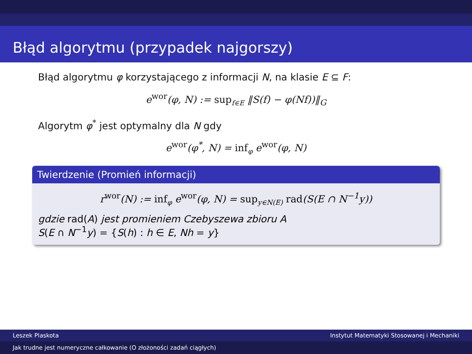Błąd algorytmu (przypadek najgorszy)
Błąd algorytmu φ korzystającego z informacji N, na klasie E ⊆ F:
e<sup>wor</sup>(φ, N) := sup<sub>f∈E</sub> ‖S(f) − φ(Nf))‖<sub>G</sub>
Algorytm φ<sup>*</sup> jest optymalny dla N gdy
e<sup>wor</sup>(φ<sup>*</sup>, N) = inf<sub>φ</sub> e<sup>wor</sup>(φ, N)
Twierdzenie (Promień informacji)
r<sup>wor</sup>(N) := inf<sub>φ</sub> e<sup>wor</sup>(φ, N) = sup<sub>y∈N(E)</sub> rad(S(E ∩ N<sup>−1</sup>y))
gdzie rad(A) jest promieniem Czebyszewa zbioru A
S(E ∩ N<sup>−1</sup>y) = {S(h) : h ∈ E, Nh = y}
Leszek Plaskota Instytut Matematyki Stosowanej i Mechaniki
Jak trudne jest numeryczne całkowanie (O złożoności zadań ciągłych)